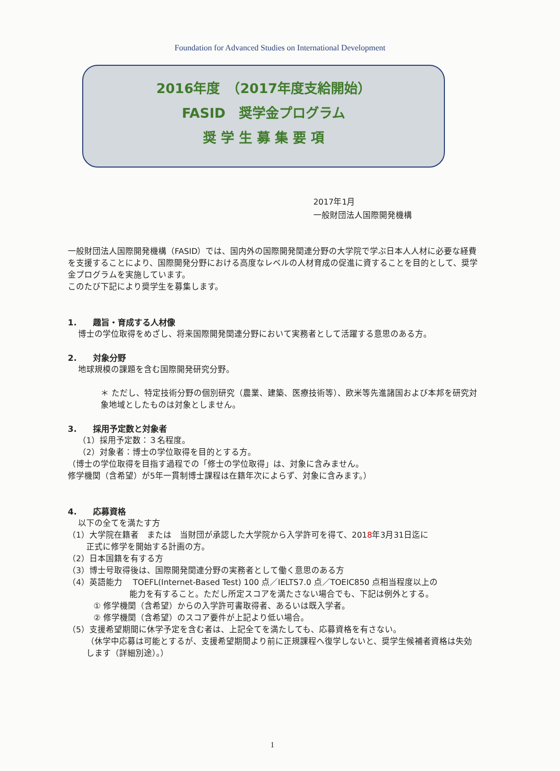Foundation for Advanced Studies on International Development
2016年度　（2017年度支給開始）
FASID　奨学金プログラム
奨 学 生 募 集 要 項
2017年1月
一般財団法人国際開発機構
一般財団法人国際開発機構（FASID）では、国内外の国際開発関連分野の大学院で学ぶ日本人人材に必要な経費を支援することにより、国際開発分野における高度なレベルの人材育成の促進に資することを目的として、奨学金プログラムを実施しています。
このたび下記により奨学生を募集します。
1.　　趣旨・育成する人材像
博士の学位取得をめざし、将来国際開発関連分野において実務者として活躍する意思のある方。
2.　　対象分野
地球規模の課題を含む国際開発研究分野。
＊ ただし、特定技術分野の個別研究（農業、建築、医療技術等）、欧米等先進諸国および本邦を研究対象地域としたものは対象としません。
3.　　採用予定数と対象者
（1）採用予定数：３名程度。
（2）対象者：博士の学位取得を目的とする方。
（博士の学位取得を目指す過程での「修士の学位取得」は、対象に含みません。
修学機関（含希望）が5年一貫制博士課程は在籍年次によらず、対象に含みます。）
4.　　応募資格
以下の全てを満たす方
（1）大学院在籍者　または　当財団が承認した大学院から入学許可を得て、2018年3月31日迄に
正式に修学を開始する計画の方。
（2）日本国籍を有する方
（3）博士号取得後は、国際開発関連分野の実務者として働く意思のある方
（4）英語能力　 TOEFL(Internet-Based Test) 100 点／IELTS7.0 点／TOEIC850 点相当程度以上の
能力を有すること。ただし所定スコアを満たさない場合でも、下記は例外とする。
① 修学機関（含希望）からの入学許可書取得者、あるいは既入学者。
② 修学機関（含希望）のスコア要件が上記より低い場合。
（5）支援希望期間に休学予定を含む者は、上記全てを満たしても、応募資格を有さない。
（休学中応募は可能とするが、支援希望期間より前に正規課程へ復学しないと、奨学生候補者資格は失効します（詳細別途）。）
1